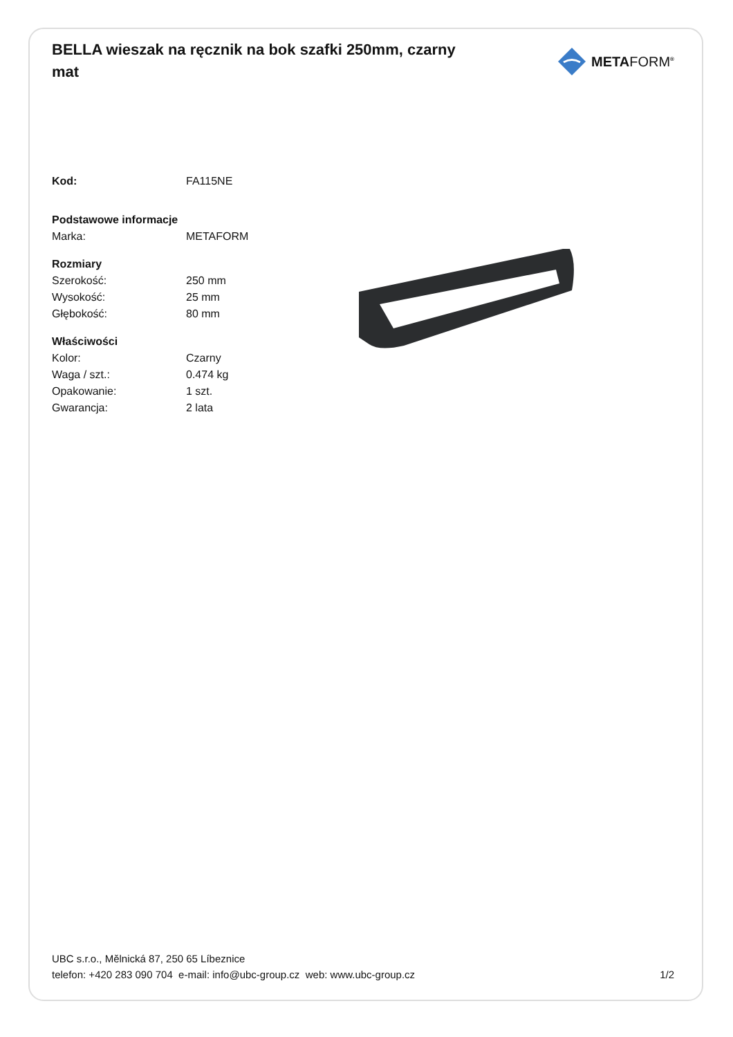BELLA wieszak na ręcznik na bok szafki 250mm, czarny mat
METAFORM<sup>®</sup>
| Kod: | FA115NE |
| Podstawowe informacje | |
| Marka: | METAFORM |
| Rozmiary | |
| Szerokość: | 250 mm |
| Wysokość: | 25 mm |
| Głębokość: | 80 mm |
| Właściwości | |
| Kolor: | Czarny |
| Waga / szt.: | 0.474 kg |
| Opakowanie: | 1 szt. |
| Gwarancja: | 2 lata |
UBC s.r.o., Mělnická 87, 250 65 Líbeznice
telefon: +420 283 090 704 e-mail: info@ubc-group.cz web: www.ubc-group.cz 1/2